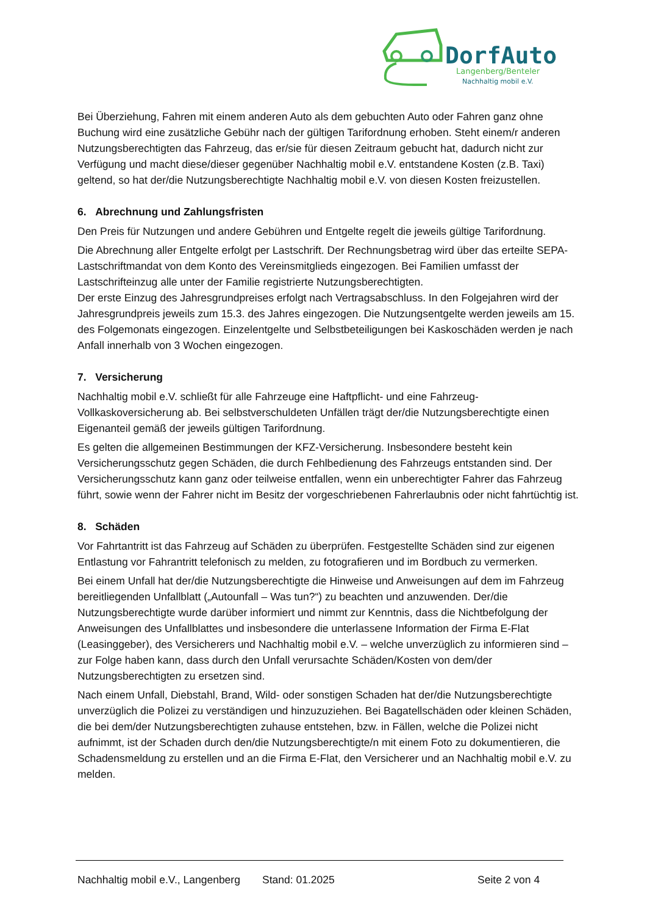DorfAuto
Langenberg/Benteler
Nachhaltig mobil e.V.
Bei Überziehung, Fahren mit einem anderen Auto als dem gebuchten Auto oder Fahren ganz ohne Buchung wird eine zusätzliche Gebühr nach der gültigen Tarifordnung erhoben. Steht einem/r anderen Nutzungsberechtigten das Fahrzeug, das er/sie für diesen Zeitraum gebucht hat, dadurch nicht zur Verfügung und macht diese/dieser gegenüber Nachhaltig mobil e.V. entstandene Kosten (z.B. Taxi) geltend, so hat der/die Nutzungsberechtigte Nachhaltig mobil e.V. von diesen Kosten freizustellen.
6. Abrechnung und Zahlungsfristen
Den Preis für Nutzungen und andere Gebühren und Entgelte regelt die jeweils gültige Tarifordnung.
Die Abrechnung aller Entgelte erfolgt per Lastschrift. Der Rechnungsbetrag wird über das erteilte SEPA-Lastschriftmandat von dem Konto des Vereinsmitglieds eingezogen. Bei Familien umfasst der Lastschrifteinzug alle unter der Familie registrierte Nutzungsberechtigten.
Der erste Einzug des Jahresgrundpreises erfolgt nach Vertragsabschluss. In den Folgejahren wird der Jahresgrundpreis jeweils zum 15.3. des Jahres eingezogen. Die Nutzungsentgelte werden jeweils am 15. des Folgemonats eingezogen. Einzelentgelte und Selbstbeteiligungen bei Kaskoschäden werden je nach Anfall innerhalb von 3 Wochen eingezogen.
7. Versicherung
Nachhaltig mobil e.V. schließt für alle Fahrzeuge eine Haftpflicht- und eine Fahrzeug-Vollkaskoversicherung ab. Bei selbstverschuldeten Unfällen trägt der/die Nutzungsberechtigte einen Eigenanteil gemäß der jeweils gültigen Tarifordnung.
Es gelten die allgemeinen Bestimmungen der KFZ-Versicherung. Insbesondere besteht kein Versicherungsschutz gegen Schäden, die durch Fehlbedienung des Fahrzeugs entstanden sind. Der Versicherungsschutz kann ganz oder teilweise entfallen, wenn ein unberechtigter Fahrer das Fahrzeug führt, sowie wenn der Fahrer nicht im Besitz der vorgeschriebenen Fahrerlaubnis oder nicht fahrtüchtig ist.
8. Schäden
Vor Fahrtantritt ist das Fahrzeug auf Schäden zu überprüfen. Festgestellte Schäden sind zur eigenen Entlastung vor Fahrantritt telefonisch zu melden, zu fotografieren und im Bordbuch zu vermerken.
Bei einem Unfall hat der/die Nutzungsberechtigte die Hinweise und Anweisungen auf dem im Fahrzeug bereitliegenden Unfallblatt („Autounfall – Was tun?“) zu beachten und anzuwenden. Der/die Nutzungsberechtigte wurde darüber informiert und nimmt zur Kenntnis, dass die Nichtbefolgung der Anweisungen des Unfallblattes und insbesondere die unterlassene Information der Firma E-Flat (Leasinggeber), des Versicherers und Nachhaltig mobil e.V. – welche unverzüglich zu informieren sind – zur Folge haben kann, dass durch den Unfall verursachte Schäden/Kosten von dem/der Nutzungsberechtigten zu ersetzen sind.
Nach einem Unfall, Diebstahl, Brand, Wild- oder sonstigen Schaden hat der/die Nutzungsberechtigte unverzüglich die Polizei zu verständigen und hinzuzuziehen. Bei Bagatellschäden oder kleinen Schäden, die bei dem/der Nutzungsberechtigten zuhause entstehen, bzw. in Fällen, welche die Polizei nicht aufnimmt, ist der Schaden durch den/die Nutzungsberechtigte/n mit einem Foto zu dokumentieren, die Schadensmeldung zu erstellen und an die Firma E-Flat, den Versicherer und an Nachhaltig mobil e.V. zu melden.
Nachhaltig mobil e.V., Langenberg Stand: 01.2025 Seite 2 von 4